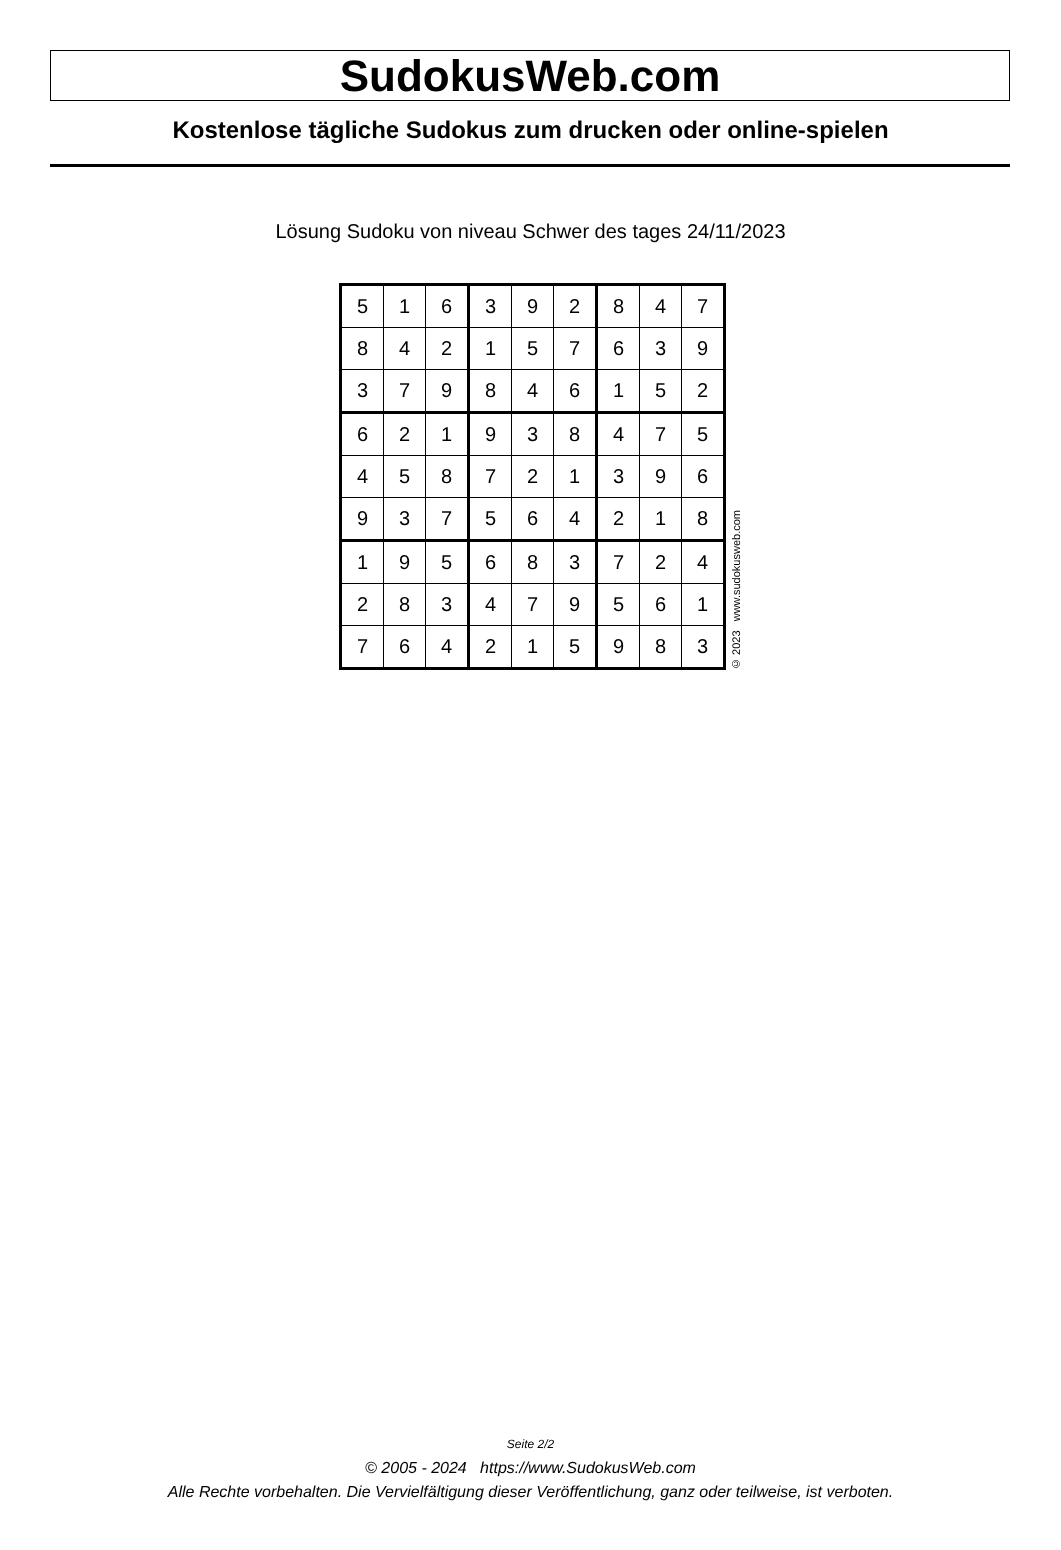SudokusWeb.com
Kostenlose tägliche Sudokus zum drucken oder online-spielen
Lösung Sudoku von niveau Schwer des tages 24/11/2023
| 5 | 1 | 6 | 3 | 9 | 2 | 8 | 4 | 7 |
| 8 | 4 | 2 | 1 | 5 | 7 | 6 | 3 | 9 |
| 3 | 7 | 9 | 8 | 4 | 6 | 1 | 5 | 2 |
| 6 | 2 | 1 | 9 | 3 | 8 | 4 | 7 | 5 |
| 4 | 5 | 8 | 7 | 2 | 1 | 3 | 9 | 6 |
| 9 | 3 | 7 | 5 | 6 | 4 | 2 | 1 | 8 |
| 1 | 9 | 5 | 6 | 8 | 3 | 7 | 2 | 4 |
| 2 | 8 | 3 | 4 | 7 | 9 | 5 | 6 | 1 |
| 7 | 6 | 4 | 2 | 1 | 5 | 9 | 8 | 3 |
© 2023 www.sudokusweb.com
Seite 2/2
© 2005 - 2024 https://www.SudokusWeb.com
Alle Rechte vorbehalten. Die Vervielfältigung dieser Veröffentlichung, ganz oder teilweise, ist verboten.